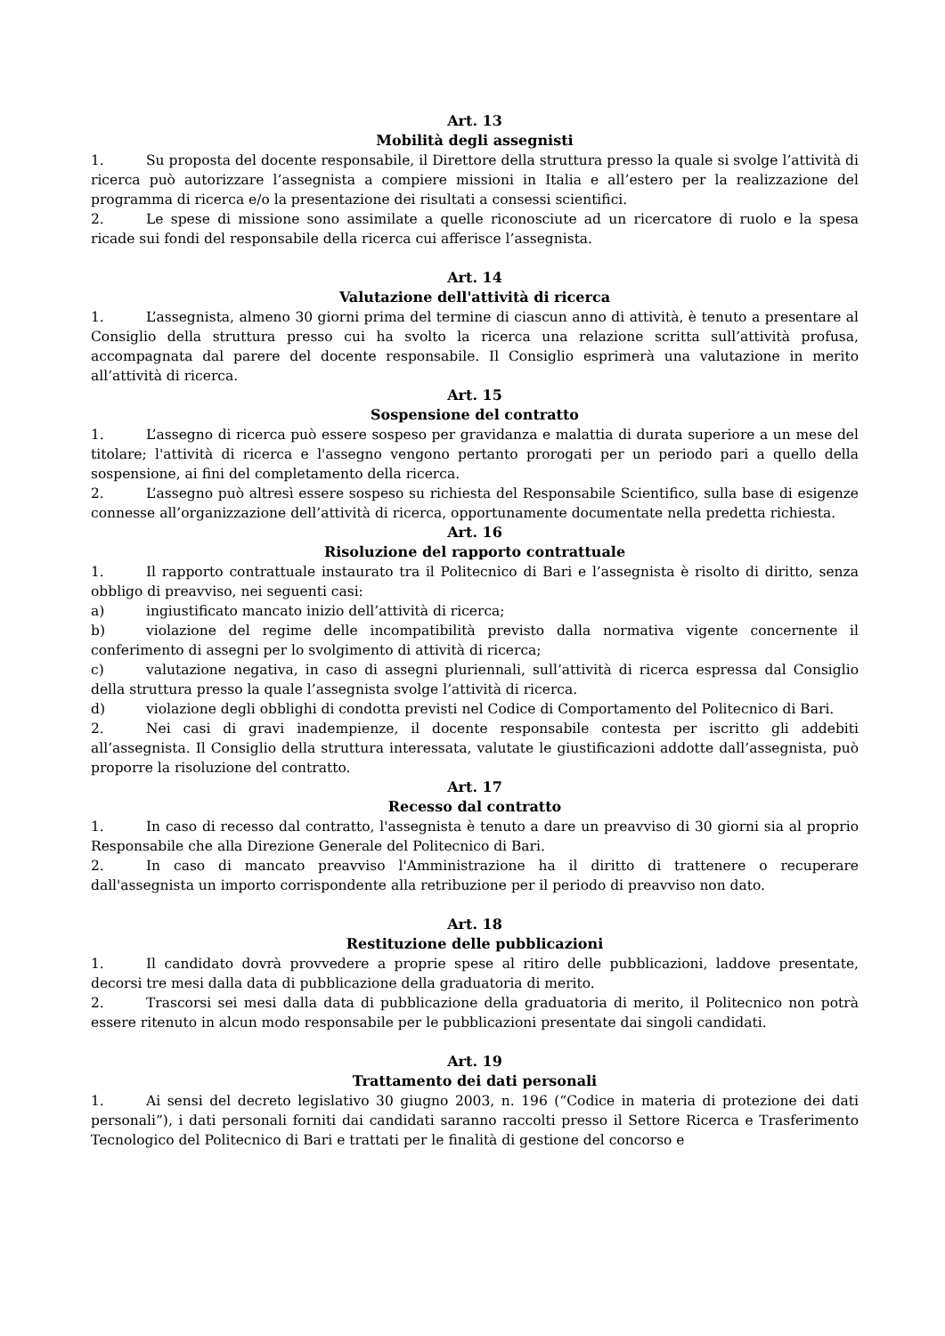Art. 13
Mobilità degli assegnisti
1. Su proposta del docente responsabile, il Direttore della struttura presso la quale si svolge l’attività di ricerca può autorizzare l’assegnista a compiere missioni in Italia e all’estero per la realizzazione del programma di ricerca e/o la presentazione dei risultati a consessi scientifici.
2. Le spese di missione sono assimilate a quelle riconosciute ad un ricercatore di ruolo e la spesa ricade sui fondi del responsabile della ricerca cui afferisce l’assegnista.
Art. 14
Valutazione dell'attività di ricerca
1. L’assegnista, almeno 30 giorni prima del termine di ciascun anno di attività, è tenuto a presentare al Consiglio della struttura presso cui ha svolto la ricerca una relazione scritta sull’attività profusa, accompagnata dal parere del docente responsabile. Il Consiglio esprimerà una valutazione in merito all’attività di ricerca.
Art. 15
Sospensione del contratto
1. L’assegno di ricerca può essere sospeso per gravidanza e malattia di durata superiore a un mese del titolare; l'attività di ricerca e l'assegno vengono pertanto prorogati per un periodo pari a quello della sospensione, ai fini del completamento della ricerca.
2. L’assegno può altresì essere sospeso su richiesta del Responsabile Scientifico, sulla base di esigenze connesse all’organizzazione dell’attività di ricerca, opportunamente documentate nella predetta richiesta.
Art. 16
Risoluzione del rapporto contrattuale
1. Il rapporto contrattuale instaurato tra il Politecnico di Bari e l’assegnista è risolto di diritto, senza obbligo di preavviso, nei seguenti casi:
a) ingiustificato mancato inizio dell’attività di ricerca;
b) violazione del regime delle incompatibilità previsto dalla normativa vigente concernente il conferimento di assegni per lo svolgimento di attività di ricerca;
c) valutazione negativa, in caso di assegni pluriennali, sull’attività di ricerca espressa dal Consiglio della struttura presso la quale l’assegnista svolge l’attività di ricerca.
d) violazione degli obblighi di condotta previsti nel Codice di Comportamento del Politecnico di Bari.
2. Nei casi di gravi inadempienze, il docente responsabile contesta per iscritto gli addebiti all’assegnista. Il Consiglio della struttura interessata, valutate le giustificazioni addotte dall’assegnista, può proporre la risoluzione del contratto.
Art. 17
Recesso dal contratto
1. In caso di recesso dal contratto, l'assegnista è tenuto a dare un preavviso di 30 giorni sia al proprio Responsabile che alla Direzione Generale del Politecnico di Bari.
2. In caso di mancato preavviso l'Amministrazione ha il diritto di trattenere o recuperare dall'assegnista un importo corrispondente alla retribuzione per il periodo di preavviso non dato.
Art. 18
Restituzione delle pubblicazioni
1. Il candidato dovrà provvedere a proprie spese al ritiro delle pubblicazioni, laddove presentate, decorsi tre mesi dalla data di pubblicazione della graduatoria di merito.
2. Trascorsi sei mesi dalla data di pubblicazione della graduatoria di merito, il Politecnico non potrà essere ritenuto in alcun modo responsabile per le pubblicazioni presentate dai singoli candidati.
Art. 19
Trattamento dei dati personali
1. Ai sensi del decreto legislativo 30 giugno 2003, n. 196 (“Codice in materia di protezione dei dati personali”), i dati personali forniti dai candidati saranno raccolti presso il Settore Ricerca e Trasferimento Tecnologico del Politecnico di Bari e trattati per le finalità di gestione del concorso e